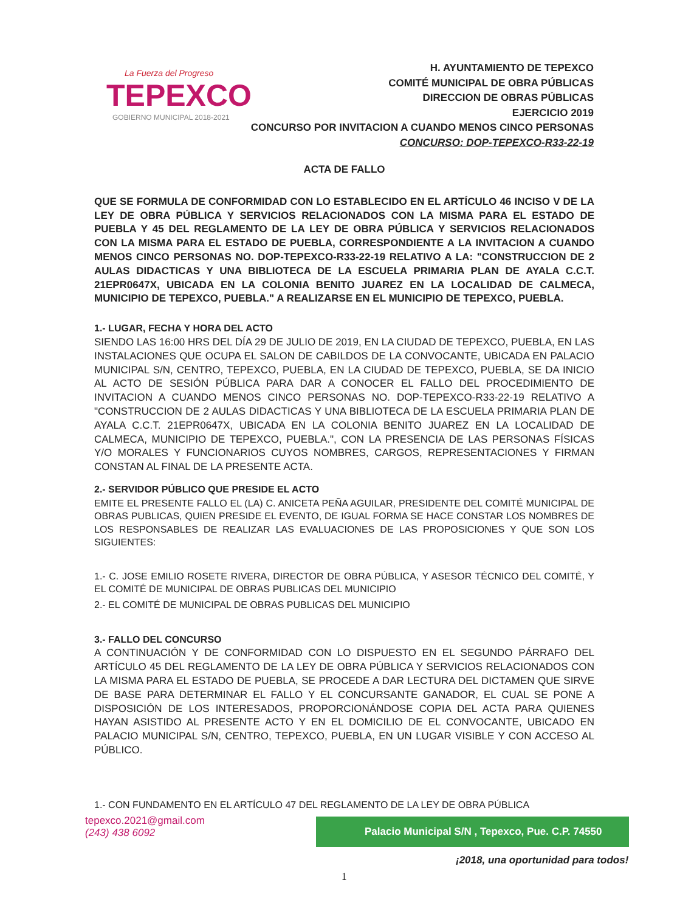La Fuerza del Progreso
TEPEXCO
GOBIERNO MUNICIPAL 2018-2021
H. AYUNTAMIENTO DE TEPEXCO
COMITÉ MUNICIPAL DE OBRA PÚBLICAS
DIRECCION DE OBRAS PÚBLICAS
EJERCICIO 2019
CONCURSO POR INVITACION A CUANDO MENOS CINCO PERSONAS
CONCURSO: DOP-TEPEXCO-R33-22-19
ACTA DE FALLO
QUE SE FORMULA DE CONFORMIDAD CON LO ESTABLECIDO EN EL ARTÍCULO 46 INCISO V DE LA LEY DE OBRA PÚBLICA Y SERVICIOS RELACIONADOS CON LA MISMA PARA EL ESTADO DE PUEBLA Y 45 DEL REGLAMENTO DE LA LEY DE OBRA PÚBLICA Y SERVICIOS RELACIONADOS CON LA MISMA PARA EL ESTADO DE PUEBLA, CORRESPONDIENTE A LA INVITACION A CUANDO MENOS CINCO PERSONAS NO. DOP-TEPEXCO-R33-22-19 RELATIVO A LA: "CONSTRUCCION DE 2 AULAS DIDACTICAS Y UNA BIBLIOTECA DE LA ESCUELA PRIMARIA PLAN DE AYALA C.C.T. 21EPR0647X, UBICADA EN LA COLONIA BENITO JUAREZ EN LA LOCALIDAD DE CALMECA, MUNICIPIO DE TEPEXCO, PUEBLA." A REALIZARSE EN EL MUNICIPIO DE TEPEXCO, PUEBLA.
1.- LUGAR, FECHA Y HORA DEL ACTO
SIENDO LAS 16:00 HRS DEL DÍA 29 DE JULIO DE 2019, EN LA CIUDAD DE TEPEXCO, PUEBLA, EN LAS INSTALACIONES QUE OCUPA EL SALON DE CABILDOS DE LA CONVOCANTE, UBICADA EN PALACIO MUNICIPAL S/N, CENTRO, TEPEXCO, PUEBLA, EN LA CIUDAD DE TEPEXCO, PUEBLA, SE DA INICIO AL ACTO DE SESIÓN PÚBLICA PARA DAR A CONOCER EL FALLO DEL PROCEDIMIENTO DE INVITACION A CUANDO MENOS CINCO PERSONAS NO. DOP-TEPEXCO-R33-22-19 RELATIVO A "CONSTRUCCION DE 2 AULAS DIDACTICAS Y UNA BIBLIOTECA DE LA ESCUELA PRIMARIA PLAN DE AYALA C.C.T. 21EPR0647X, UBICADA EN LA COLONIA BENITO JUAREZ EN LA LOCALIDAD DE CALMECA, MUNICIPIO DE TEPEXCO, PUEBLA.", CON LA PRESENCIA DE LAS PERSONAS FÍSICAS Y/O MORALES Y FUNCIONARIOS CUYOS NOMBRES, CARGOS, REPRESENTACIONES Y FIRMAN CONSTAN AL FINAL DE LA PRESENTE ACTA.
2.- SERVIDOR PÚBLICO QUE PRESIDE EL ACTO
EMITE EL PRESENTE FALLO EL (LA) C. ANICETA PEÑA AGUILAR, PRESIDENTE DEL COMITÉ MUNICIPAL DE OBRAS PUBLICAS, QUIEN PRESIDE EL EVENTO, DE IGUAL FORMA SE HACE CONSTAR LOS NOMBRES DE LOS RESPONSABLES DE REALIZAR LAS EVALUACIONES DE LAS PROPOSICIONES Y QUE SON LOS SIGUIENTES:
1.- C. JOSE EMILIO ROSETE RIVERA, DIRECTOR DE OBRA PÚBLICA, Y ASESOR TÉCNICO DEL COMITÉ, Y EL COMITÉ DE MUNICIPAL DE OBRAS PUBLICAS DEL MUNICIPIO
2.- EL COMITÉ DE MUNICIPAL DE OBRAS PUBLICAS DEL MUNICIPIO
3.- FALLO DEL CONCURSO
A CONTINUACIÓN Y DE CONFORMIDAD CON LO DISPUESTO EN EL SEGUNDO PÁRRAFO DEL ARTÍCULO 45 DEL REGLAMENTO DE LA LEY DE OBRA PÚBLICA Y SERVICIOS RELACIONADOS CON LA MISMA PARA EL ESTADO DE PUEBLA, SE PROCEDE A DAR LECTURA DEL DICTAMEN QUE SIRVE DE BASE PARA DETERMINAR EL FALLO Y EL CONCURSANTE GANADOR, EL CUAL SE PONE A DISPOSICIÓN DE LOS INTERESADOS, PROPORCIONÁNDOSE COPIA DEL ACTA PARA QUIENES HAYAN ASISTIDO AL PRESENTE ACTO Y EN EL DOMICILIO DE EL CONVOCANTE, UBICADO EN PALACIO MUNICIPAL S/N, CENTRO, TEPEXCO, PUEBLA, EN UN LUGAR VISIBLE Y CON ACCESO AL PÚBLICO.
1.- CON FUNDAMENTO EN EL ARTÍCULO 47 DEL REGLAMENTO DE LA LEY DE OBRA PÚBLICA
tepexco.2021@gmail.com
(243) 438 6092
Palacio Municipal S/N , Tepexco, Pue. C.P. 74550
¡2018, una oportunidad para todos!
1